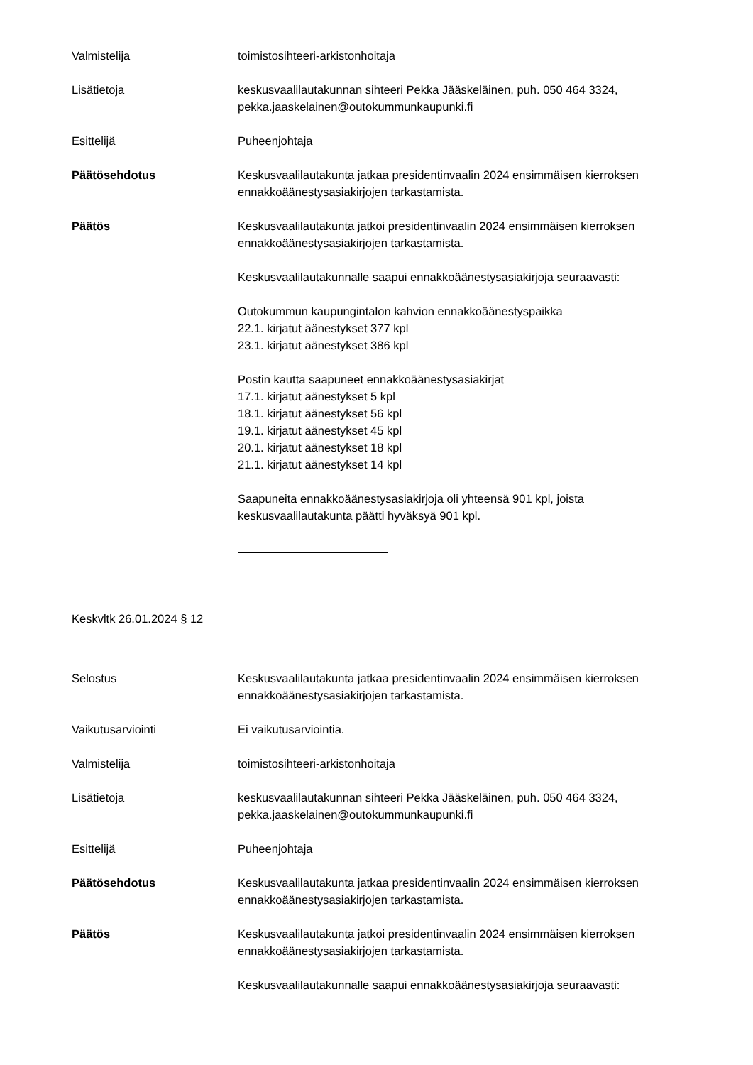Valmistelija toimistosihteeri-arkistonhoitaja
Lisätietoja keskusvaalilautakunnan sihteeri Pekka Jääskeläinen, puh. 050 464 3324,
pekka.jaaskelainen@outokummunkaupunki.fi
Esittelijä Puheenjohtaja
Päätösehdotus Keskusvaalilautakunta jatkaa presidentinvaalin 2024 ensimmäisen kierroksen ennakkoäänestysasiakirjojen tarkastamista.
Päätös Keskusvaalilautakunta jatkoi presidentinvaalin 2024 ensimmäisen kierroksen ennakkoäänestysasiakirjojen tarkastamista.
Keskusvaalilautakunnalle saapui ennakkoäänestysasiakirjoja seuraavasti:
Outokummun kaupungintalon kahvion ennakkoäänestyspaikka
22.1. kirjatut äänestykset 377 kpl
23.1. kirjatut äänestykset 386 kpl
Postin kautta saapuneet ennakkoäänestysasiakirjat
17.1. kirjatut äänestykset 5 kpl
18.1. kirjatut äänestykset 56 kpl
19.1. kirjatut äänestykset 45 kpl
20.1. kirjatut äänestykset 18 kpl
21.1. kirjatut äänestykset 14 kpl
Saapuneita ennakkoäänestysasiakirjoja oli yhteensä 901 kpl, joista keskusvaalilautakunta päätti hyväksyä 901 kpl.
Keskvltk 26.01.2024 § 12
Selostus Keskusvaalilautakunta jatkaa presidentinvaalin 2024 ensimmäisen kierroksen ennakkoäänestysasiakirjojen tarkastamista.
Vaikutusarviointi Ei vaikutusarviointia.
Valmistelija toimistosihteeri-arkistonhoitaja
Lisätietoja keskusvaalilautakunnan sihteeri Pekka Jääskeläinen, puh. 050 464 3324,
pekka.jaaskelainen@outokummunkaupunki.fi
Esittelijä Puheenjohtaja
Päätösehdotus Keskusvaalilautakunta jatkaa presidentinvaalin 2024 ensimmäisen kierroksen ennakkoäänestysasiakirjojen tarkastamista.
Päätös Keskusvaalilautakunta jatkoi presidentinvaalin 2024 ensimmäisen kierroksen ennakkoäänestysasiakirjojen tarkastamista.
Keskusvaalilautakunnalle saapui ennakkoäänestysasiakirjoja seuraavasti: